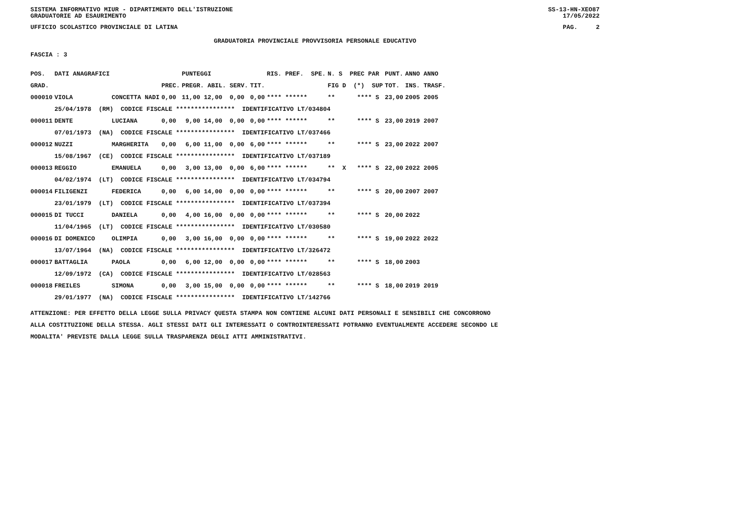SISTEMA INFORMATIVO MIUR - DIPARTIMENTO DELL'ISTRUZIONE SS-13-HN-XEO87
GRADUATORIE AD ESAURIMENTO 17/05/2022
UFFICIO SCOLASTICO PROVINCIALE DI LATINA PAG. 2
GRADUATORIA PROVINCIALE PROVVISORIA PERSONALE EDUCATIVO
FASCIA : 3
| POS. | DATI ANAGRAFICI | | | PUNTEGGI | | RIS. PREF. SPE. | N. S PREC PAR | PUNT. | ANNO ANNO |
| --- | --- | --- | --- | --- | --- | --- | --- | --- | --- |
| GRAD. | | | PREC. | PREGR. ABIL. SERV. | TIT. | | FIG D (*) SUP | TOT. | INS. TRASF. |
| 000010 | VIOLA | CONCETTA NADI | 0,00 | 11,00 12,00 0,00 | 0,00 | **** ****** | ** **** S | 23,00 | 2005 2005 |
| | 25/04/1978 (RM) CODICE FISCALE **************** IDENTIFICATIVO LT/034804 | | | | | | | | |
| 000011 | DENTE | LUCIANA | 0,00 | 9,00 14,00 0,00 | 0,00 | **** ****** | ** **** S | 23,00 | 2019 2007 |
| | 07/01/1973 (NA) CODICE FISCALE **************** IDENTIFICATIVO LT/037466 | | | | | | | | |
| 000012 | NUZZI | MARGHERITA | 0,00 | 6,00 11,00 0,00 | 6,00 | **** ****** | ** **** S | 23,00 | 2022 2007 |
| | 15/08/1967 (CE) CODICE FISCALE **************** IDENTIFICATIVO LT/037189 | | | | | | | | |
| 000013 | REGGIO | EMANUELA | 0,00 | 3,00 13,00 0,00 | 6,00 | **** ****** | ** X **** S | 22,00 | 2022 2005 |
| | 04/02/1974 (LT) CODICE FISCALE **************** IDENTIFICATIVO LT/034794 | | | | | | | | |
| 000014 | FILIGENZI | FEDERICA | 0,00 | 6,00 14,00 0,00 | 0,00 | **** ****** | ** **** S | 20,00 | 2007 2007 |
| | 23/01/1979 (LT) CODICE FISCALE **************** IDENTIFICATIVO LT/037394 | | | | | | | | |
| 000015 | DI TUCCI | DANIELA | 0,00 | 4,00 16,00 0,00 | 0,00 | **** ****** | ** **** S | 20,00 | 2022 |
| | 11/04/1965 (LT) CODICE FISCALE **************** IDENTIFICATIVO LT/030580 | | | | | | | | |
| 000016 | DI DOMENICO | OLIMPIA | 0,00 | 3,00 16,00 0,00 | 0,00 | **** ****** | ** **** S | 19,00 | 2022 2022 |
| | 13/07/1964 (NA) CODICE FISCALE **************** IDENTIFICATIVO LT/326472 | | | | | | | | |
| 000017 | BATTAGLIA | PAOLA | 0,00 | 6,00 12,00 0,00 | 0,00 | **** ****** | ** **** S | 18,00 | 2003 |
| | 12/09/1972 (CA) CODICE FISCALE **************** IDENTIFICATIVO LT/028563 | | | | | | | | |
| 000018 | FREILES | SIMONA | 0,00 | 3,00 15,00 0,00 | 0,00 | **** ****** | ** **** S | 18,00 | 2019 2019 |
| | 29/01/1977 (NA) CODICE FISCALE **************** IDENTIFICATIVO LT/142766 | | | | | | | | |
ATTENZIONE: PER EFFETTO DELLA LEGGE SULLA PRIVACY QUESTA STAMPA NON CONTIENE ALCUNI DATI PERSONALI E SENSIBILI CHE CONCORRONO
ALLA COSTITUZIONE DELLA STESSA. AGLI STESSI DATI GLI INTERESSATI O CONTROINTERESSATI POTRANNO EVENTUALMENTE ACCEDERE SECONDO LE
MODALITA' PREVISTE DALLA LEGGE SULLA TRASPARENZA DEGLI ATTI AMMINISTRATIVI.